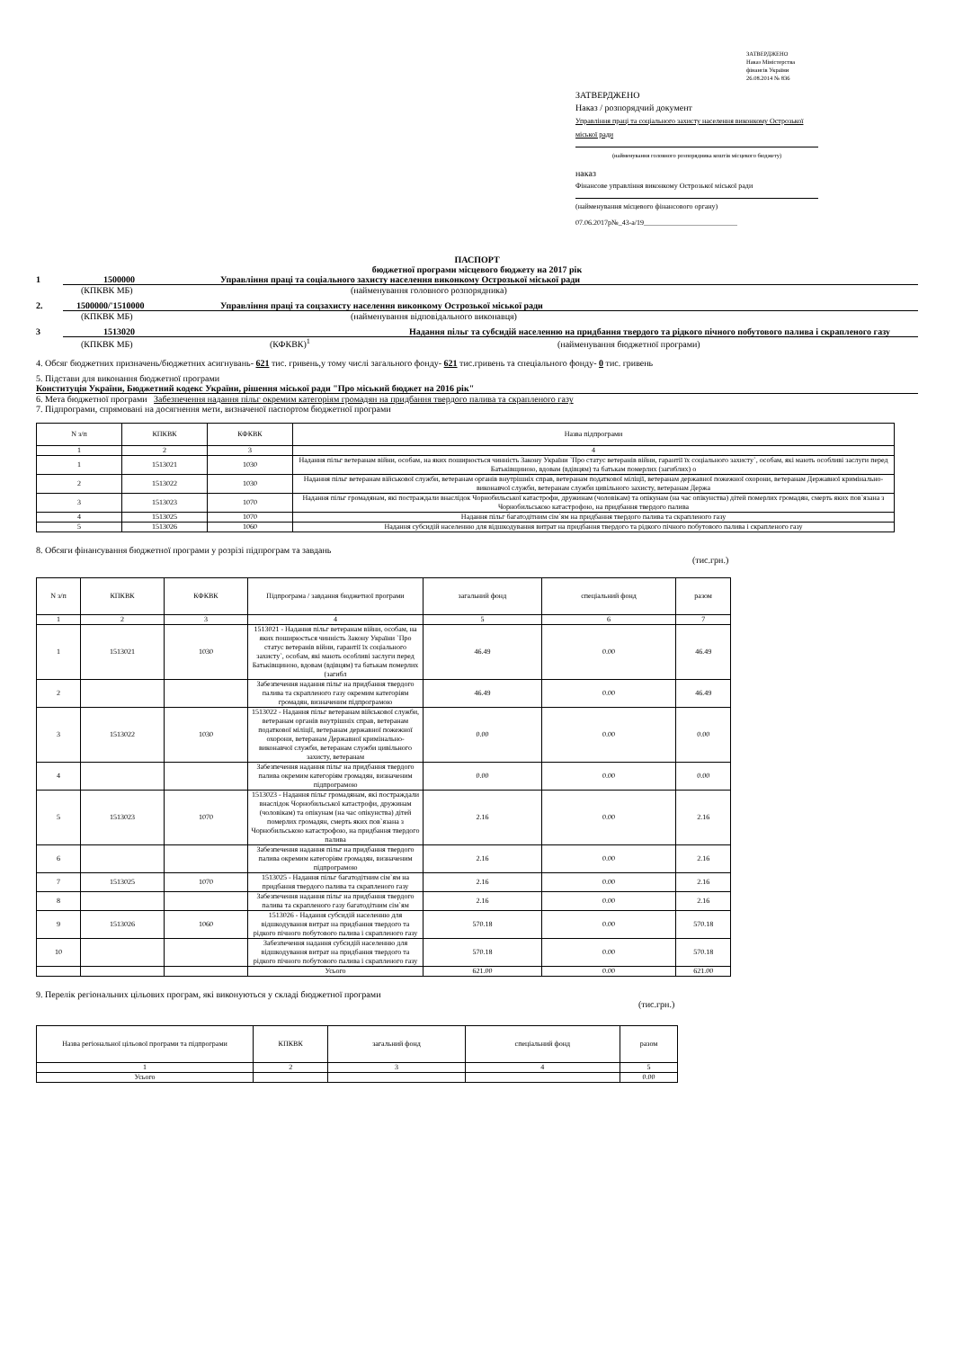ЗАТВЕРДЖЕНО
Наказ Міністерства
фінансів України
26.08.2014 № 836
ЗАТВЕРДЖЕНО
Наказ / розпорядчий документ
Управління праці та соціального захисту населення виконкому Острозької міської ради
(найменування головного розпорядника коштів місцевого бюджету)
наказ
Фінансове управління виконкому Острозької міської ради
(найменування місцевого фінансового органу)
07.06.2017р№_43-а/19__________________________
ПАСПОРТ
бюджетної програми місцевого бюджету на 2017 рік
1 1500000 Управління праці та соціального захисту населення виконкому Острозької міської ради
(КПКВК МБ) (найменування головного розпорядника)
2. 1500000/'1510000 Управління праці та соцзахисту населення виконкому Острозької міської ради
(КПКВК МБ) (найменування відповідального виконавця)
3 1513020 Надання пільг та субсидій населенню на придбання твердого та рідкого пічного побутового палива і скрапленого газу
(КПКВК МБ) (КФКВК)<sup>1</sup> (найменування бюджетної програми)
4. Обсяг бюджетних призначень/бюджетних асигнувань- 621 тис. гривень,у тому числі загального фонду- 621 тис.гривень та спеціального фонду- 0 тис. гривень
5. Підстави для виконання бюджетної програми
Конституція України, Бюджетний кодекс України, рішення міської ради "Про міський бюджет на 2016 рік"
6. Мета бюджетної програми Забезпечення надання пільг окремим категоріям громадян на придбання твердого палива та скрапленого газу
7. Підпрограми, спрямовані на досягнення мети, визначеної паспортом бюджетної програми
| N з/п | КПКВК | КФКВК | Назва підпрограми |
| --- | --- | --- | --- |
| 1 | 2 | 3 | 4 |
| 1 | 1513021 | 1030 | Надання пільг ветеранам війни, особам, на яких поширюється чинність Закону України `Про статус ветеранів війни, гарантії їх соціального захисту`, особам, які мають особливі заслуги перед Батьківщиною, вдовам (вдівцям) та батькам померлих (загиблих) о |
| 2 | 1513022 | 1030 | Надання пільг ветеранам військової служби, ветеранам органів внутрішніх справ, ветеранам податкової міліції, ветеранам державної пожежної охорони, ветеранам Державної кримінально-виконавчої служби, ветеранам служби цивільного захисту, ветеранам Держа |
| 3 | 1513023 | 1070 | Надання пільг громадянам, які постраждали внаслідок Чорнобильської катастрофи, дружинам (чоловікам) та опікунам (на час опікунства) дітей померлих громадян, смерть яких пов`язана з Чорнобильською катастрофою, на придбання твердого палива |
| 4 | 1513025 | 1070 | Надання пільг багатодітним сім`ям на придбання твердого палива та скрапленого газу |
| 5 | 1513026 | 1060 | Надання субсидій населенню для відшкодування витрат на придбання твердого та рідкого пічного побутового палива і скрапленого газу |
8. Обсяги фінансування бюджетної програми у розрізі підпрограм та завдань
(тис.грн.)
| N з/п | КПКВК | КФКВК | Підпрограма / завдання бюджетної програми | загальний фонд | спеціальний фонд | разом |
| --- | --- | --- | --- | --- | --- | --- |
| 1 | 2 | 3 | 4 | 5 | 6 | 7 |
| 1 | 1513021 | 1030 | 1513021 - Надання пільг ветеранам війни, особам, на яких поширюється чинність Закону України `Про статус ветеранів війни, гарантії їх соціального захисту`, особам, які мають особливі заслуги перед Батьківщиною, вдовам (вдівцям) та батькам померлих (загибл | 46.49 | 0.00 | 46.49 |
| 2 | | | Забезпечення надання пільг на придбання твердого палива та скрапленого газу окремим категоріям громадян, визначеним підпрограмою | 46.49 | 0.00 | 46.49 |
| 3 | 1513022 | 1030 | 1513022 - Надання пільг ветеранам військової служби, ветеранам органів внутрішніх справ, ветеранам податкової міліції, ветеранам державної пожежної охорони, ветеранам Державної кримінально-виконавчої служби, ветеранам служби цивільного захисту, ветеранам | 0.00 | 0.00 | 0.00 |
| 4 | | | Забезпечення надання пільг на придбання твердого палива окремим категоріям громадян, визначеним підпрограмою | 0.00 | 0.00 | 0.00 |
| 5 | 1513023 | 1070 | 1513023 - Надання пільг громадянам, які постраждали внаслідок Чорнобильської катастрофи, дружинам (чоловікам) та опікунам (на час опікунства) дітей померлих громадян, смерть яких пов`язана з Чорнобильською катастрофою, на придбання твердого палива | 2.16 | 0.00 | 2.16 |
| 6 | | | Забезпечення надання пільг на придбання твердого палива окремим категоріям громадян, визначеним підпрограмою | 2.16 | 0.00 | 2.16 |
| 7 | 1513025 | 1070 | 1513025 - Надання пільг багатодітним сім`ям на придбання твердого палива та скрапленого газу | 2.16 | 0.00 | 2.16 |
| 8 | | | Забезпечення надання пільг на придбання твердого палива та скрапленого газу багатодітним сім`ям | 2.16 | 0.00 | 2.16 |
| 9 | 1513026 | 1060 | 1513026 - Надання субсидій населенню для відшкодування витрат на придбання твердого та рідкого пічного побутового палива і скрапленого газу | 570.18 | 0.00 | 570.18 |
| 10 | | | Забезпечення надання субсидій населенню для відшкодування витрат на придбання твердого та рідкого пічного побутового палива і скрапленого газу | 570.18 | 0.00 | 570.18 |
| | | | Усього | 621.00 | 0.00 | 621.00 |
9. Перелік регіональних цільових програм, які виконуються у складі бюджетної програми
(тис.грн.)
| Назва регіональної цільової програми та підпрограми | КПКВК | загальний фонд | спеціальний фонд | разом |
| --- | --- | --- | --- | --- |
| 1 | 2 | 3 | 4 | 5 |
| Усього | | | | 0.00 |